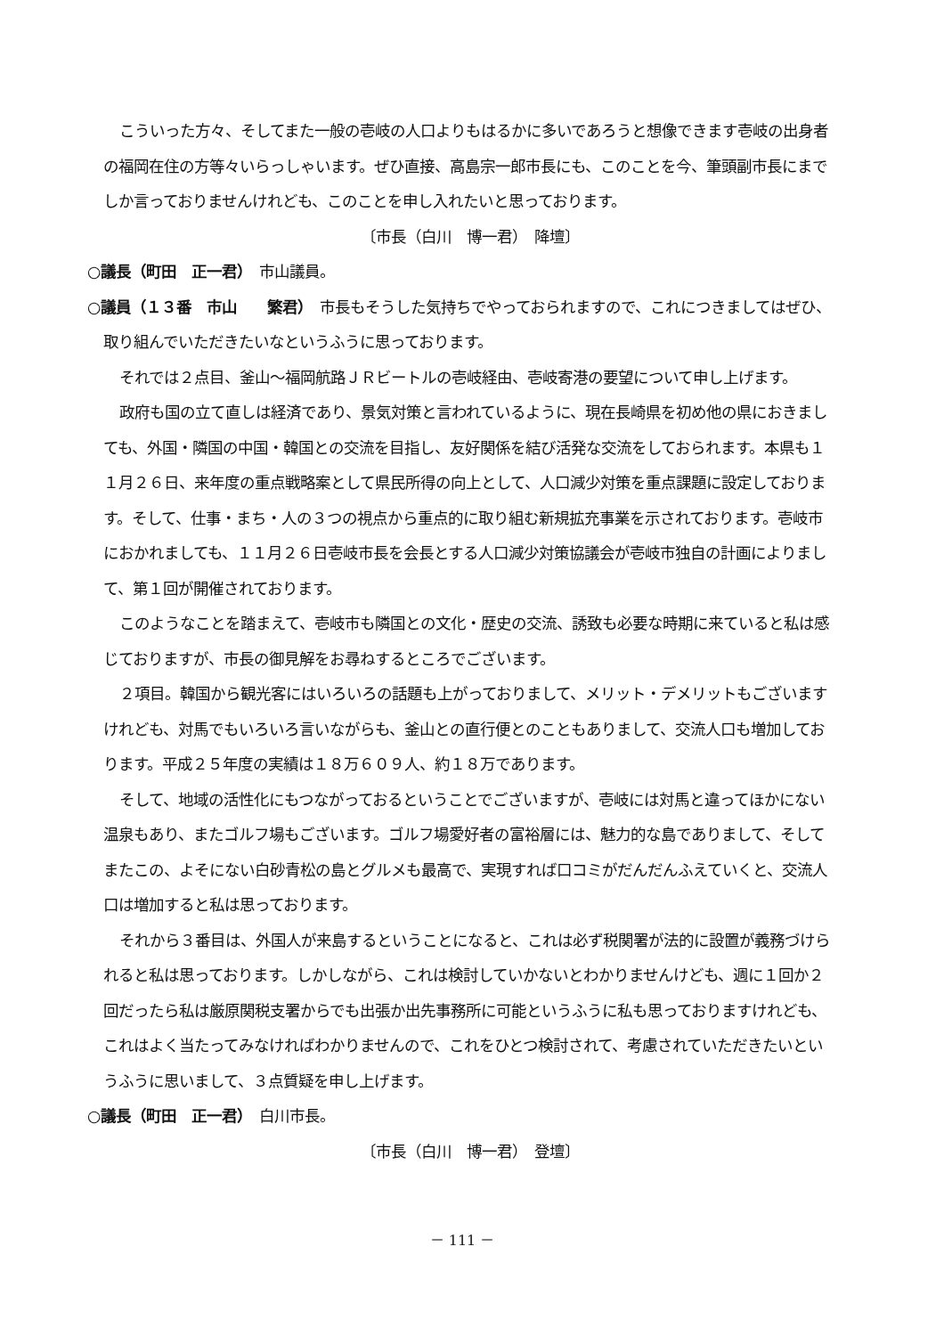こういった方々、そしてまた一般の壱岐の人口よりもはるかに多いであろうと想像できます壱岐の出身者の福岡在住の方等々いらっしゃいます。ぜひ直接、高島宗一郎市長にも、このことを今、筆頭副市長にまでしか言っておりませんけれども、このことを申し入れたいと思っております。
〔市長（白川　博一君）　降壇〕
○議長（町田　正一君）　市山議員。
○議員（１３番　市山　　繁君）　市長もそうした気持ちでやっておられますので、これにつきましてはぜひ、取り組んでいただきたいなというふうに思っております。
それでは２点目、釜山～福岡航路ＪＲビートルの壱岐経由、壱岐寄港の要望について申し上げます。
政府も国の立て直しは経済であり、景気対策と言われているように、現在長崎県を初め他の県におきましても、外国・隣国の中国・韓国との交流を目指し、友好関係を結び活発な交流をしておられます。本県も１１月２６日、来年度の重点戦略案として県民所得の向上として、人口減少対策を重点課題に設定しております。そして、仕事・まち・人の３つの視点から重点的に取り組む新規拡充事業を示されております。壱岐市におかれましても、１１月２６日壱岐市長を会長とする人口減少対策協議会が壱岐市独自の計画によりまして、第１回が開催されております。
このようなことを踏まえて、壱岐市も隣国との文化・歴史の交流、誘致も必要な時期に来ていると私は感じておりますが、市長の御見解をお尋ねするところでございます。
２項目。韓国から観光客にはいろいろの話題も上がっておりまして、メリット・デメリットもございますけれども、対馬でもいろいろ言いながらも、釜山との直行便とのこともありまして、交流人口も増加しております。平成２５年度の実績は１８万６０９人、約１８万であります。
そして、地域の活性化にもつながっておるということでございますが、壱岐には対馬と違ってほかにない温泉もあり、またゴルフ場もございます。ゴルフ場愛好者の富裕層には、魅力的な島でありまして、そしてまたこの、よそにない白砂青松の島とグルメも最高で、実現すれば口コミがだんだんふえていくと、交流人口は増加すると私は思っております。
それから３番目は、外国人が来島するということになると、これは必ず税関署が法的に設置が義務づけられると私は思っております。しかしながら、これは検討していかないとわかりませんけども、週に１回か２回だったら私は厳原関税支署からでも出張か出先事務所に可能というふうに私も思っておりますけれども、これはよく当たってみなければわかりませんので、これをひとつ検討されて、考慮されていただきたいというふうに思いまして、３点質疑を申し上げます。
○議長（町田　正一君）　白川市長。
〔市長（白川　博一君）　登壇〕
－ 111 －